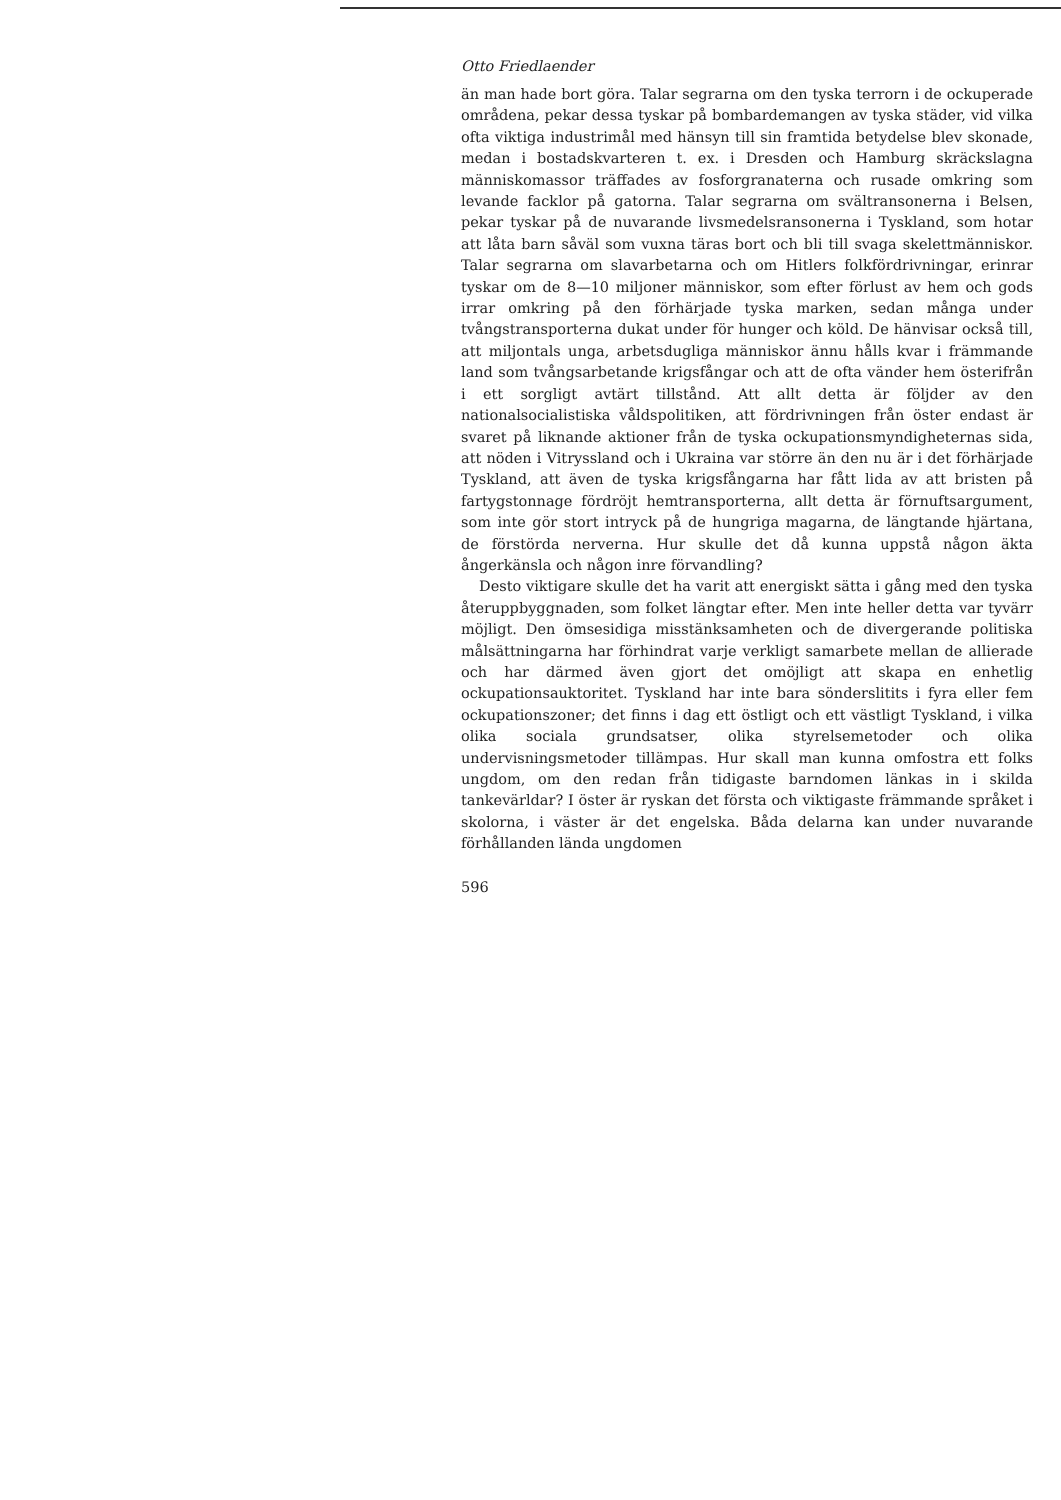Otto Friedlaender
än man hade bort göra. Talar segrarna om den tyska terrorn i de ockuperade områdena, pekar dessa tyskar på bombardemangen av tyska städer, vid vilka ofta viktiga industrimål med hänsyn till sin framtida betydelse blev skonade, medan i bostadskvarteren t. ex. i Dresden och Hamburg skräckslagna människomassor träffades av fosforgranaterna och rusade omkring som levande facklor på gatorna. Talar segrarna om svältransonerna i Belsen, pekar tyskar på de nuvarande livsmedelsransonerna i Tyskland, som hotar att låta barn såväl som vuxna täras bort och bli till svaga skelettmänniskor. Talar segrarna om slavarbetarna och om Hitlers folkfördrivningar, erinrar tyskar om de 8—10 miljoner människor, som efter förlust av hem och gods irrar omkring på den förhärjade tyska marken, sedan många under tvångstransporterna dukat under för hunger och köld. De hänvisar också till, att miljontals unga, arbetsdugliga människor ännu hålls kvar i främmande land som tvångsarbetande krigsfångar och att de ofta vänder hem österifrån i ett sorgligt avtärt tillstånd. Att allt detta är följder av den nationalsocialistiska våldspolitiken, att fördrivningen från öster endast är svaret på liknande aktioner från de tyska ockupationsmyndigheternas sida, att nöden i Vitryssland och i Ukraina var större än den nu är i det förhärjade Tyskland, att även de tyska krigsfångarna har fått lida av att bristen på fartygstonnage fördröjt hemtransporterna, allt detta är förnuftsargument, som inte gör stort intryck på de hungriga magarna, de längtande hjärtana, de förstörda nerverna. Hur skulle det då kunna uppstå någon äkta ångerkänsla och någon inre förvandling?
Desto viktigare skulle det ha varit att energiskt sätta i gång med den tyska återuppbyggnaden, som folket längtar efter. Men inte heller detta var tyvärr möjligt. Den ömsesidiga misstänksamheten och de divergerande politiska målsättningarna har förhindrat varje verkligt samarbete mellan de allierade och har därmed även gjort det omöjligt att skapa en enhetlig ockupationsauktoritet. Tyskland har inte bara sönderslitits i fyra eller fem ockupationszoner; det finns i dag ett östligt och ett västligt Tyskland, i vilka olika sociala grundsatser, olika styrelsemetoder och olika undervisningsmetoder tillämpas. Hur skall man kunna omfostra ett folks ungdom, om den redan från tidigaste barndomen länkas in i skilda tankevärldar? I öster är ryskan det första och viktigaste främmande språket i skolorna, i väster är det engelska. Båda delarna kan under nuvarande förhållanden lända ungdomen
596